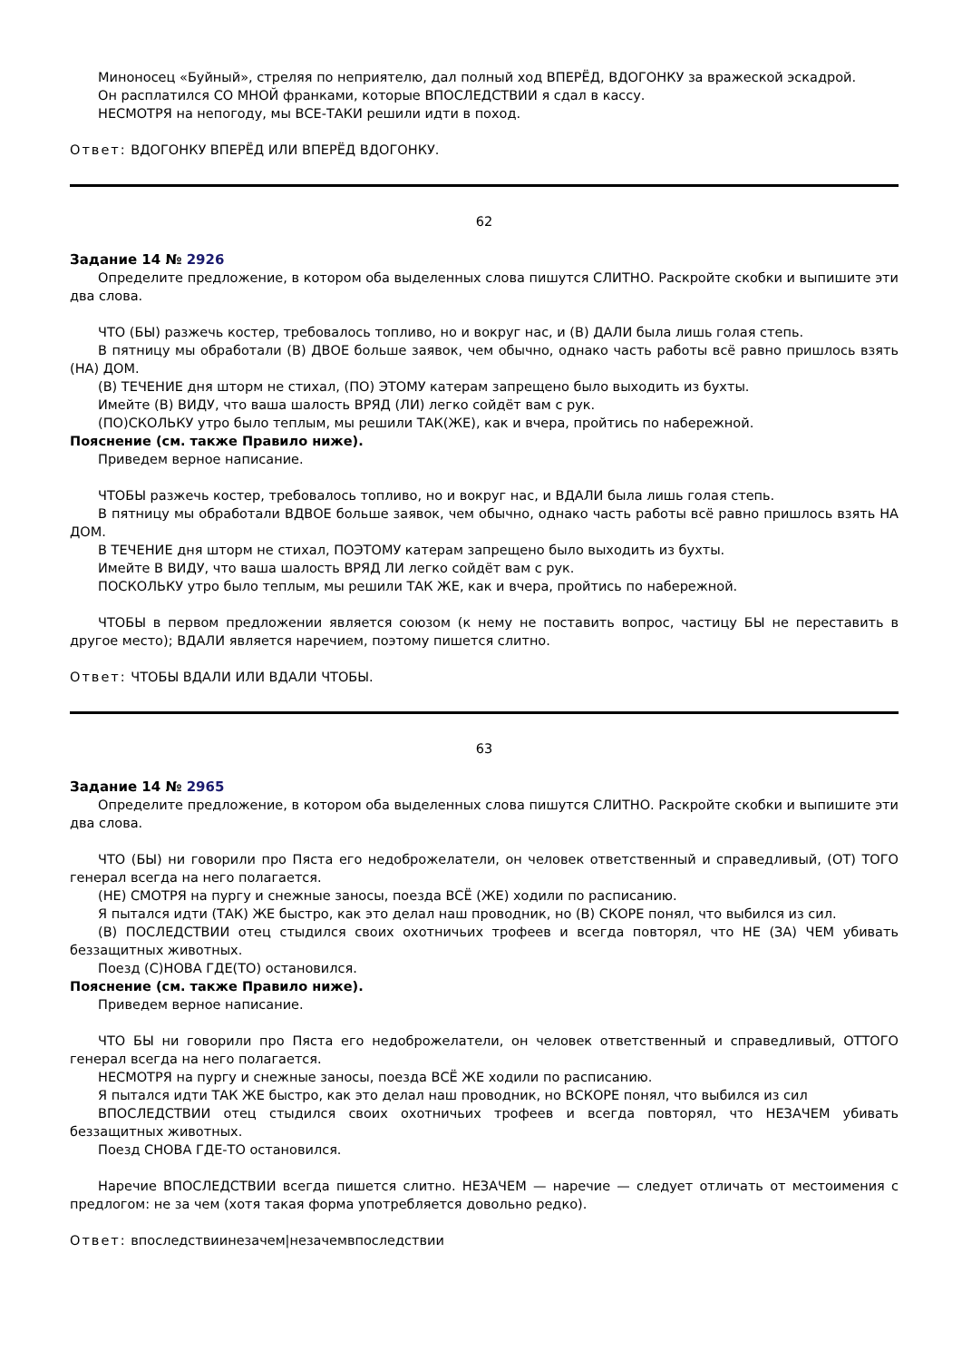Миноносец «Буйный», стреляя по неприятелю, дал полный ход ВПЕРЁД, ВДОГОНКУ за вражеской эскадрой.
Он расплатился СО МНОЙ франками, которые ВПОСЛЕДСТВИИ я сдал в кассу.
НЕСМОТРЯ на непогоду, мы ВСЕ-ТАКИ решили идти в поход.
Ответ: ВДОГОНКУ ВПЕРЁД ИЛИ ВПЕРЁД ВДОГОНКУ.
62
Задание 14 № 2926
Определите предложение, в котором оба выделенных слова пишутся СЛИТНО. Раскройте скобки и выпишите эти два слова.
ЧТО (БЫ) разжечь костер, требовалось топливо, но и вокруг нас, и (В) ДАЛИ была лишь голая степь.
В пятницу мы обработали (В) ДВОЕ больше заявок, чем обычно, однако часть работы всё равно пришлось взять (НА) ДОМ.
(В) ТЕЧЕНИЕ дня шторм не стихал, (ПО) ЭТОМУ катерам запрещено было выходить из бухты.
Имейте (В) ВИДУ, что ваша шалость ВРЯД (ЛИ) легко сойдёт вам с рук.
(ПО)СКОЛЬКУ утро было теплым, мы решили ТАК(ЖЕ), как и вчера, пройтись по набережной.
Пояснение (см. также Правило ниже).
Приведем верное написание.
ЧТОБЫ разжечь костер, требовалось топливо, но и вокруг нас, и ВДАЛИ была лишь голая степь.
В пятницу мы обработали ВДВОЕ больше заявок, чем обычно, однако часть работы всё равно пришлось взять НА ДОМ.
В ТЕЧЕНИЕ дня шторм не стихал, ПОЭТОМУ катерам запрещено было выходить из бухты.
Имейте В ВИДУ, что ваша шалость ВРЯД ЛИ легко сойдёт вам с рук.
ПОСКОЛЬКУ утро было теплым, мы решили ТАК ЖЕ, как и вчера, пройтись по набережной.
ЧТОБЫ в первом предложении является союзом (к нему не поставить вопрос, частицу БЫ не переставить в другое место); ВДАЛИ является наречием, поэтому пишется слитно.
Ответ: ЧТОБЫ ВДАЛИ ИЛИ ВДАЛИ ЧТОБЫ.
63
Задание 14 № 2965
Определите предложение, в котором оба выделенных слова пишутся СЛИТНО. Раскройте скобки и выпишите эти два слова.
ЧТО (БЫ) ни говорили про Пяста его недоброжелатели, он человек ответственный и справедливый, (ОТ) ТОГО генерал всегда на него полагается.
(НЕ) СМОТРЯ на пургу и снежные заносы, поезда ВСЁ (ЖЕ) ходили по расписанию.
Я пытался идти (ТАК) ЖЕ быстро, как это делал наш проводник, но (В) СКОРЕ понял, что выбился из сил.
(В) ПОСЛЕДСТВИИ отец стыдился своих охотничьих трофеев и всегда повторял, что НЕ (ЗА) ЧЕМ убивать беззащитных животных.
Поезд (С)НОВА ГДЕ(ТО) остановился.
Пояснение (см. также Правило ниже).
Приведем верное написание.
ЧТО БЫ ни говорили про Пяста его недоброжелатели, он человек ответственный и справедливый, ОТТОГО генерал всегда на него полагается.
НЕСМОТРЯ на пургу и снежные заносы, поезда ВСЁ ЖЕ ходили по расписанию.
Я пытался идти ТАК ЖЕ быстро, как это делал наш проводник, но ВСКОРЕ понял, что выбился из сил
ВПОСЛЕДСТВИИ отец стыдился своих охотничьих трофеев и всегда повторял, что НЕЗАЧЕМ убивать беззащитных животных.
Поезд СНОВА ГДЕ-ТО остановился.
Наречие ВПОСЛЕДСТВИИ всегда пишется слитно. НЕЗАЧЕМ — наречие — следует отличать от местоимения с предлогом: не за чем (хотя такая форма употребляется довольно редко).
Ответ: впоследствиинезачем|незачемвпоследствии